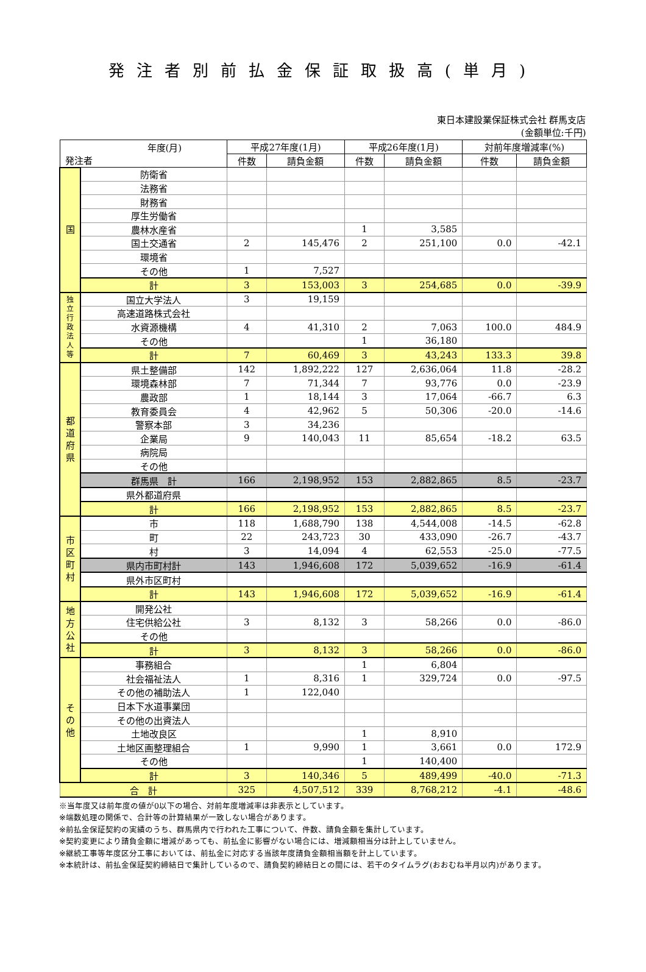発注者別前払金保証取扱高(単月)
東日本建設業保証株式会社 群馬支店
(金額単位:千円)
| 年度(月) 発注者 | | 平成27年度(1月) | | 平成26年度(1月) | | 対前年度増減率(%) | |
| --- | --- | --- | --- | --- | --- | --- | --- |
| | | 件数 | 請負金額 | 件数 | 請負金額 | 件数 | 請負金額 |
| 国 | 防衛省 | | | | | | |
| | 法務省 | | | | | | |
| | 財務省 | | | | | | |
| | 厚生労働省 | | | | | | |
| | 農林水産省 | | | 1 | 3,585 | | |
| | 国土交通省 | 2 | 145,476 | 2 | 251,100 | 0.0 | -42.1 |
| | 環境省 | | | | | | |
| | その他 | 1 | 7,527 | | | | |
| | 計 | 3 | 153,003 | 3 | 254,685 | 0.0 | -39.9 |
| 独 立 行 政 法 人 等 | 国立大学法人 | 3 | 19,159 | | | | |
| | 高速道路株式会社 | | | | | | |
| | 水資源機構 | 4 | 41,310 | 2 | 7,063 | 100.0 | 484.9 |
| | その他 | | | 1 | 36,180 | | |
| | 計 | 7 | 60,469 | 3 | 43,243 | 133.3 | 39.8 |
| 都 道 府 県 | 県土整備部 | 142 | 1,892,222 | 127 | 2,636,064 | 11.8 | -28.2 |
| | 環境森林部 | 7 | 71,344 | 7 | 93,776 | 0.0 | -23.9 |
| | 農政部 | 1 | 18,144 | 3 | 17,064 | -66.7 | 6.3 |
| | 教育委員会 | 4 | 42,962 | 5 | 50,306 | -20.0 | -14.6 |
| | 警察本部 | 3 | 34,236 | | | | |
| | 企業局 | 9 | 140,043 | 11 | 85,654 | -18.2 | 63.5 |
| | 病院局 | | | | | | |
| | その他 | | | | | | |
| | 群馬県 計 | 166 | 2,198,952 | 153 | 2,882,865 | 8.5 | -23.7 |
| | 県外都道府県 | | | | | | |
| | 計 | 166 | 2,198,952 | 153 | 2,882,865 | 8.5 | -23.7 |
| 市 区 町 村 | 市 | 118 | 1,688,790 | 138 | 4,544,008 | -14.5 | -62.8 |
| | 町 | 22 | 243,723 | 30 | 433,090 | -26.7 | -43.7 |
| | 村 | 3 | 14,094 | 4 | 62,553 | -25.0 | -77.5 |
| | 県内市町村計 | 143 | 1,946,608 | 172 | 5,039,652 | -16.9 | -61.4 |
| | 県外市区町村 | | | | | | |
| | 計 | 143 | 1,946,608 | 172 | 5,039,652 | -16.9 | -61.4 |
| 地 方 公 社 | 開発公社 | | | | | | |
| | 住宅供給公社 | 3 | 8,132 | 3 | 58,266 | 0.0 | -86.0 |
| | その他 | | | | | | |
| | 計 | 3 | 8,132 | 3 | 58,266 | 0.0 | -86.0 |
| そ の 他 | 事務組合 | | | 1 | 6,804 | | |
| | 社会福祉法人 | 1 | 8,316 | 1 | 329,724 | 0.0 | -97.5 |
| | その他の補助法人 | 1 | 122,040 | | | | |
| | 日本下水道事業団 | | | | | | |
| | その他の出資法人 | | | | | | |
| | 土地改良区 | | | 1 | 8,910 | | |
| | 土地区画整理組合 | 1 | 9,990 | 1 | 3,661 | 0.0 | 172.9 |
| | その他 | | | 1 | 140,400 | | |
| | 計 | 3 | 140,346 | 5 | 489,499 | -40.0 | -71.3 |
| 合 計 | | 325 | 4,507,512 | 339 | 8,768,212 | -4.1 | -48.6 |
※当年度又は前年度の値が0以下の場合、対前年度増減率は非表示としています。
※端数処理の関係で、合計等の計算結果が一致しない場合があります。
※前払金保証契約の実績のうち、群馬県内で行われた工事について、件数、請負金額を集計しています。
※契約変更により請負金額に増減があっても、前払金に影響がない場合には、増減額相当分は計上していません。
※継続工事等年度区分工事においては、前払金に対応する当該年度請負金額相当額を計上しています。
※本統計は、前払金保証契約締結日で集計しているので、請負契約締結日との間には、若干のタイムラグ(おおむね半月以内)があります。